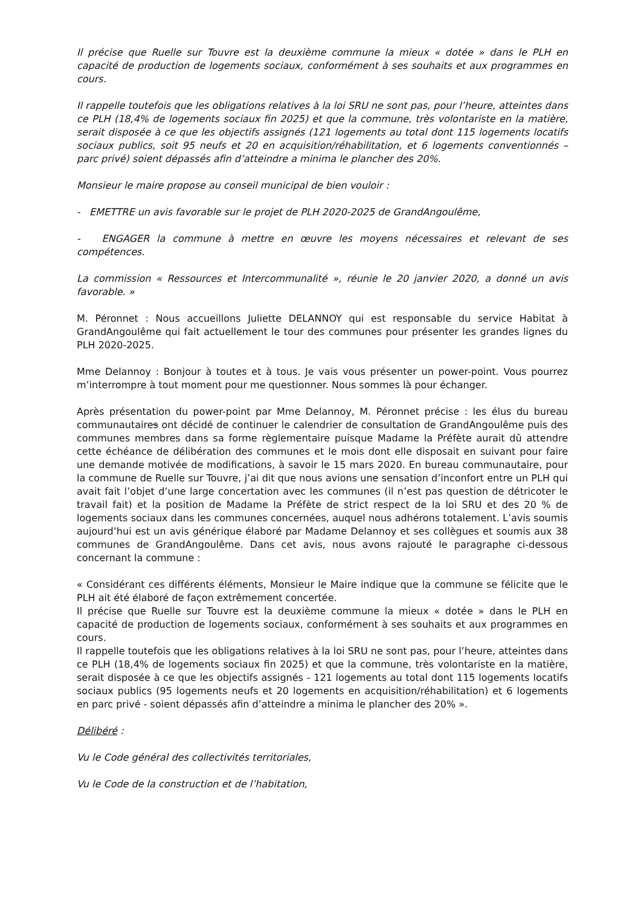Il précise que Ruelle sur Touvre est la deuxième commune la mieux « dotée » dans le PLH en capacité de production de logements sociaux, conformément à ses souhaits et aux programmes en cours.
Il rappelle toutefois que les obligations relatives à la loi SRU ne sont pas, pour l’heure, atteintes dans ce PLH (18,4% de logements sociaux fin 2025) et que la commune, très volontariste en la matière, serait disposée à ce que les objectifs assignés (121 logements au total dont 115 logements locatifs sociaux publics, soit 95 neufs et 20 en acquisition/réhabilitation, et 6 logements conventionnés – parc privé) soient dépassés afin d’atteindre a minima le plancher des 20%.
Monsieur le maire propose au conseil municipal de bien vouloir :
- EMETTRE un avis favorable sur le projet de PLH 2020-2025 de GrandAngoulême,
- ENGAGER la commune à mettre en œuvre les moyens nécessaires et relevant de ses compétences.
La commission « Ressources et Intercommunalité », réunie le 20 janvier 2020, a donné un avis favorable. »
M. Péronnet : Nous accueillons Juliette DELANNOY qui est responsable du service Habitat à GrandAngoulême qui fait actuellement le tour des communes pour présenter les grandes lignes du PLH 2020-2025.
Mme Delannoy : Bonjour à toutes et à tous. Je vais vous présenter un power-point. Vous pourrez m’interrompre à tout moment pour me questionner. Nous sommes là pour échanger.
Après présentation du power-point par Mme Delannoy, M. Péronnet précise : les élus du bureau communautaires ont décidé de continuer le calendrier de consultation de GrandAngoulême puis des communes membres dans sa forme règlementaire puisque Madame la Préfète aurait dû attendre cette échéance de délibération des communes et le mois dont elle disposait en suivant pour faire une demande motivée de modifications, à savoir le 15 mars 2020. En bureau communautaire, pour la commune de Ruelle sur Touvre, j’ai dit que nous avions une sensation d’inconfort entre un PLH qui avait fait l’objet d’une large concertation avec les communes (il n’est pas question de détricoter le travail fait) et la position de Madame la Préfète de strict respect de la loi SRU et des 20 % de logements sociaux dans les communes concernées, auquel nous adhérons totalement. L’avis soumis aujourd’hui est un avis générique élaboré par Madame Delannoy et ses collègues et soumis aux 38 communes de GrandAngoulême. Dans cet avis, nous avons rajouté le paragraphe ci-dessous concernant la commune :
« Considérant ces différents éléments, Monsieur le Maire indique que la commune se félicite que le PLH ait été élaboré de façon extrêmement concertée.
Il précise que Ruelle sur Touvre est la deuxième commune la mieux « dotée » dans le PLH en capacité de production de logements sociaux, conformément à ses souhaits et aux programmes en cours.
Il rappelle toutefois que les obligations relatives à la loi SRU ne sont pas, pour l’heure, atteintes dans ce PLH (18,4% de logements sociaux fin 2025) et que la commune, très volontariste en la matière, serait disposée à ce que les objectifs assignés - 121 logements au total dont 115 logements locatifs sociaux publics (95 logements neufs et 20 logements en acquisition/réhabilitation) et 6 logements en parc privé - soient dépassés afin d’atteindre a minima le plancher des 20% ».
Délibéré :
Vu le Code général des collectivités territoriales,
Vu le Code de la construction et de l’habitation,